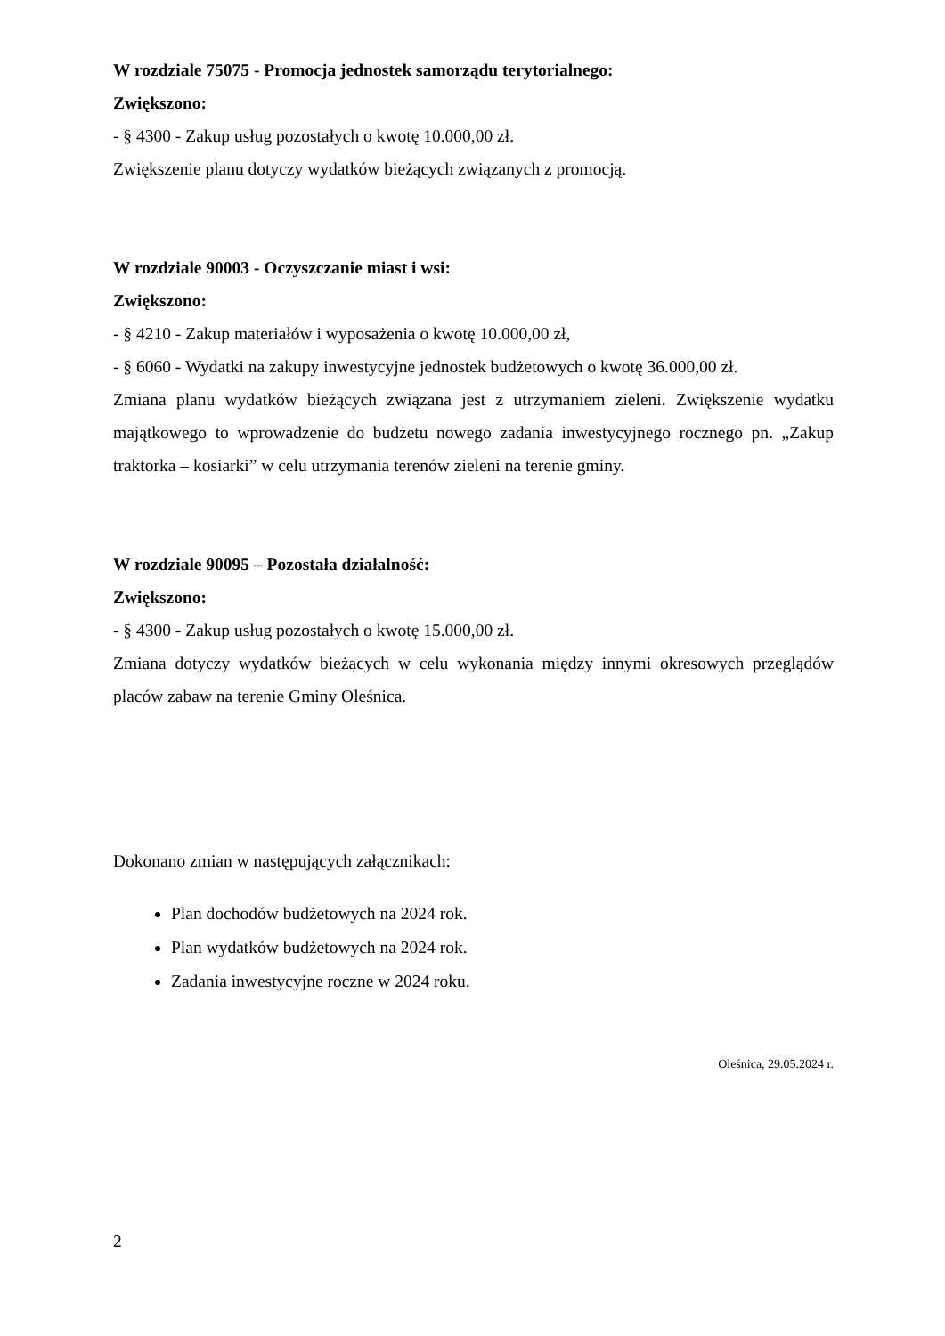W rozdziale 75075 - Promocja jednostek samorządu terytorialnego:
Zwiększono:
- § 4300 - Zakup usług pozostałych o kwotę 10.000,00 zł.
Zwiększenie planu dotyczy wydatków bieżących związanych z promocją.
W rozdziale 90003 - Oczyszczanie miast i wsi:
Zwiększono:
- § 4210 - Zakup materiałów i wyposażenia o kwotę 10.000,00 zł,
- § 6060 - Wydatki na zakupy inwestycyjne jednostek budżetowych o kwotę 36.000,00 zł.
Zmiana planu wydatków bieżących związana jest z utrzymaniem zieleni. Zwiększenie wydatku majątkowego to wprowadzenie do budżetu nowego zadania inwestycyjnego rocznego pn. „Zakup traktorka – kosiarki” w celu utrzymania terenów zieleni na terenie gminy.
W rozdziale 90095 – Pozostała działalność:
Zwiększono:
- § 4300 - Zakup usług pozostałych o kwotę 15.000,00 zł.
Zmiana dotyczy wydatków bieżących w celu wykonania między innymi okresowych przeglądów placów zabaw na terenie Gminy Oleśnica.
Dokonano zmian w następujących załącznikach:
Plan dochodów budżetowych na 2024 rok.
Plan wydatków budżetowych na 2024 rok.
Zadania inwestycyjne roczne w 2024 roku.
Oleśnica, 29.05.2024 r.
2